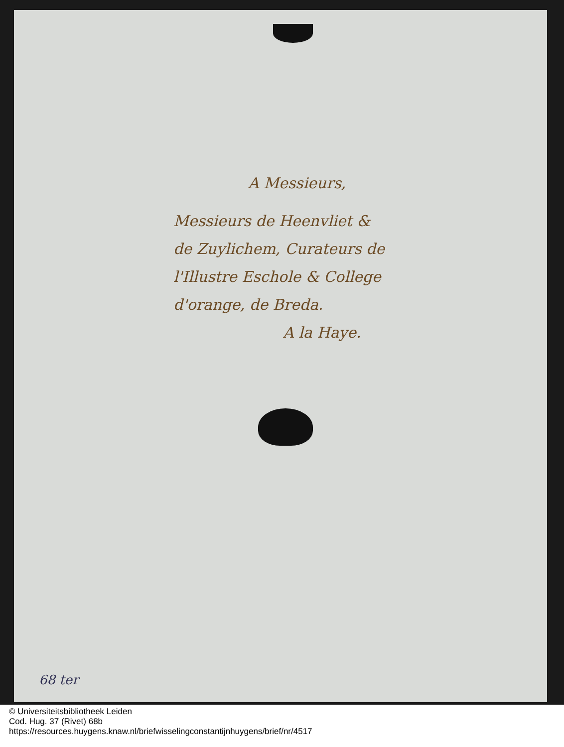A Messieurs,
Messieurs de Heenvliet &
de Zuylichem, Curateurs de
l'Illustre Eschole & College
d'orange, de Breda.
A la Haye.
68 ter
© Universiteitsbibliotheek Leiden
Cod. Hug. 37 (Rivet) 68b
https://resources.huygens.knaw.nl/briefwisselingconstantijnhuygens/brief/nr/4517